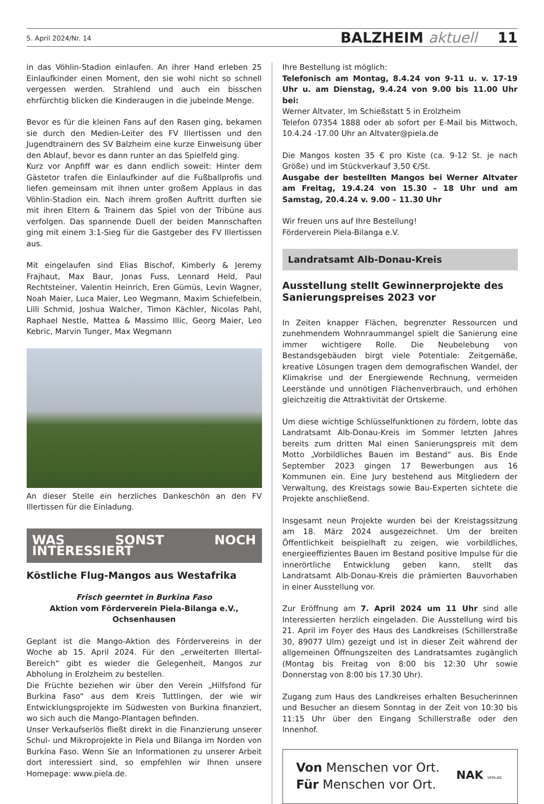5. April 2024/Nr. 14
BALZHEIM aktuell 11
in das Vöhlin-Stadion einlaufen. An ihrer Hand erleben 25 Einlaufkinder einen Moment, den sie wohl nicht so schnell vergessen werden. Strahlend und auch ein bisschen ehrfürchtig blicken die Kinderaugen in die jubelnde Menge.
Bevor es für die kleinen Fans auf den Rasen ging, bekamen sie durch den Medien-Leiter des FV Illertissen und den Jugendtrainern des SV Balzheim eine kurze Einweisung über den Ablauf, bevor es dann runter an das Spielfeld ging.
Kurz vor Anpfiff war es dann endlich soweit: Hinter dem Gästetor trafen die Einlaufkinder auf die Fußballprofis und liefen gemeinsam mit ihnen unter großem Applaus in das Vöhlin-Stadion ein. Nach ihrem großen Auftritt durften sie mit ihren Eltern & Trainern das Spiel von der Tribüne aus verfolgen. Das spannende Duell der beiden Mannschaften ging mit einem 3:1-Sieg für die Gastgeber des FV Illertissen aus.
Mit eingelaufen sind Elias Bischof, Kimberly & Jeremy Frajhaut, Max Baur, Jonas Fuss, Lennard Held, Paul Rechtsteiner, Valentin Heinrich, Eren Gümüs, Levin Wagner, Noah Maier, Luca Maier, Leo Wegmann, Maxim Schiefelbein, Lilli Schmid, Joshua Walcher, Timon Kächler, Nicolas Pahl, Raphael Nestle, Mattea & Massimo Illic, Georg Maier, Leo Kebric, Marvin Tunger, Max Wegmann
An dieser Stelle ein herzliches Dankeschön an den FV Illertissen für die Einladung.
WAS SONST NOCH INTERESSIERT
Köstliche Flug-Mangos aus Westafrika
Frisch geerntet in Burkina Faso
Aktion vom Förderverein Piela-Bilanga e.V., Ochsenhausen
Geplant ist die Mango-Aktion des Fördervereins in der Woche ab 15. April 2024. Für den „erweiterten Illertal-Bereich“ gibt es wieder die Gelegenheit, Mangos zur Abholung in Erolzheim zu bestellen.
Die Früchte beziehen wir über den Verein „Hilfsfond für Burkina Faso“ aus dem Kreis Tuttlingen, der wie wir Entwicklungsprojekte im Südwesten von Burkina finanziert, wo sich auch die Mango-Plantagen befinden.
Unser Verkaufserlös fließt direkt in die Finanzierung unserer Schul- und Mikroprojekte in Piela und Bilanga im Norden von Burkina Faso. Wenn Sie an Informationen zu unserer Arbeit dort interessiert sind, so empfehlen wir Ihnen unsere Homepage: www.piela.de.
Ihre Bestellung ist möglich:
Telefonisch am Montag, 8.4.24 von 9-11 u. v. 17-19 Uhr u. am Dienstag, 9.4.24 von 9.00 bis 11.00 Uhr bei:
Werner Altvater, Im Schießstatt 5 in Erolzheim
Telefon 07354 1888 oder ab sofort per E-Mail bis Mittwoch, 10.4.24 -17.00 Uhr an Altvater@piela.de
Die Mangos kosten 35 € pro Kiste (ca. 9-12 St. je nach Größe) und im Stückverkauf 3,50 €/St.
Ausgabe der bestellten Mangos bei Werner Altvater am Freitag, 19.4.24 von 15.30 – 18 Uhr und am Samstag, 20.4.24 v. 9.00 – 11.30 Uhr
Wir freuen uns auf Ihre Bestellung!
Förderverein Piela-Bilanga e.V.
Landratsamt Alb-Donau-Kreis
Ausstellung stellt Gewinnerprojekte des Sanierungspreises 2023 vor
In Zeiten knapper Flächen, begrenzter Ressourcen und zunehmendem Wohnraummangel spielt die Sanierung eine immer wichtigere Rolle. Die Neubelebung von Bestandsgebäuden birgt viele Potentiale: Zeitgemäße, kreative Lösungen tragen dem demografischen Wandel, der Klimakrise und der Energiewende Rechnung, vermeiden Leerstände und unnötigen Flächenverbrauch, und erhöhen gleichzeitig die Attraktivität der Ortskerne.
Um diese wichtige Schlüsselfunktionen zu fördern, lobte das Landratsamt Alb-Donau-Kreis im Sommer letzten Jahres bereits zum dritten Mal einen Sanierungspreis mit dem Motto „Vorbildliches Bauen im Bestand“ aus. Bis Ende September 2023 gingen 17 Bewerbungen aus 16 Kommunen ein. Eine Jury bestehend aus Mitgliedern der Verwaltung, des Kreistags sowie Bau-Experten sichtete die Projekte anschließend.
Insgesamt neun Projekte wurden bei der Kreistagssitzung am 18. März 2024 ausgezeichnet. Um der breiten Öffentlichkeit beispielhaft zu zeigen, wie vorbildliches, energieeffizientes Bauen im Bestand positive Impulse für die innerörtliche Entwicklung geben kann, stellt das Landratsamt Alb-Donau-Kreis die prämierten Bauvorhaben in einer Ausstellung vor.
Zur Eröffnung am 7. April 2024 um 11 Uhr sind alle Interessierten herzlich eingeladen. Die Ausstellung wird bis 21. April im Foyer des Haus des Landkreises (Schillerstraße 30, 89077 Ulm) gezeigt und ist in dieser Zeit während der allgemeinen Öffnungszeiten des Landratsamtes zugänglich (Montag bis Freitag von 8:00 bis 12:30 Uhr sowie Donnerstag von 8:00 bis 17.30 Uhr).
Zugang zum Haus des Landkreises erhalten Besucherinnen und Besucher an diesem Sonntag in der Zeit von 10:30 bis 11:15 Uhr über den Eingang Schillerstraße oder den Innenhof.
Von Menschen vor Ort.
Für Menschen vor Ort.
NAK VERLAG